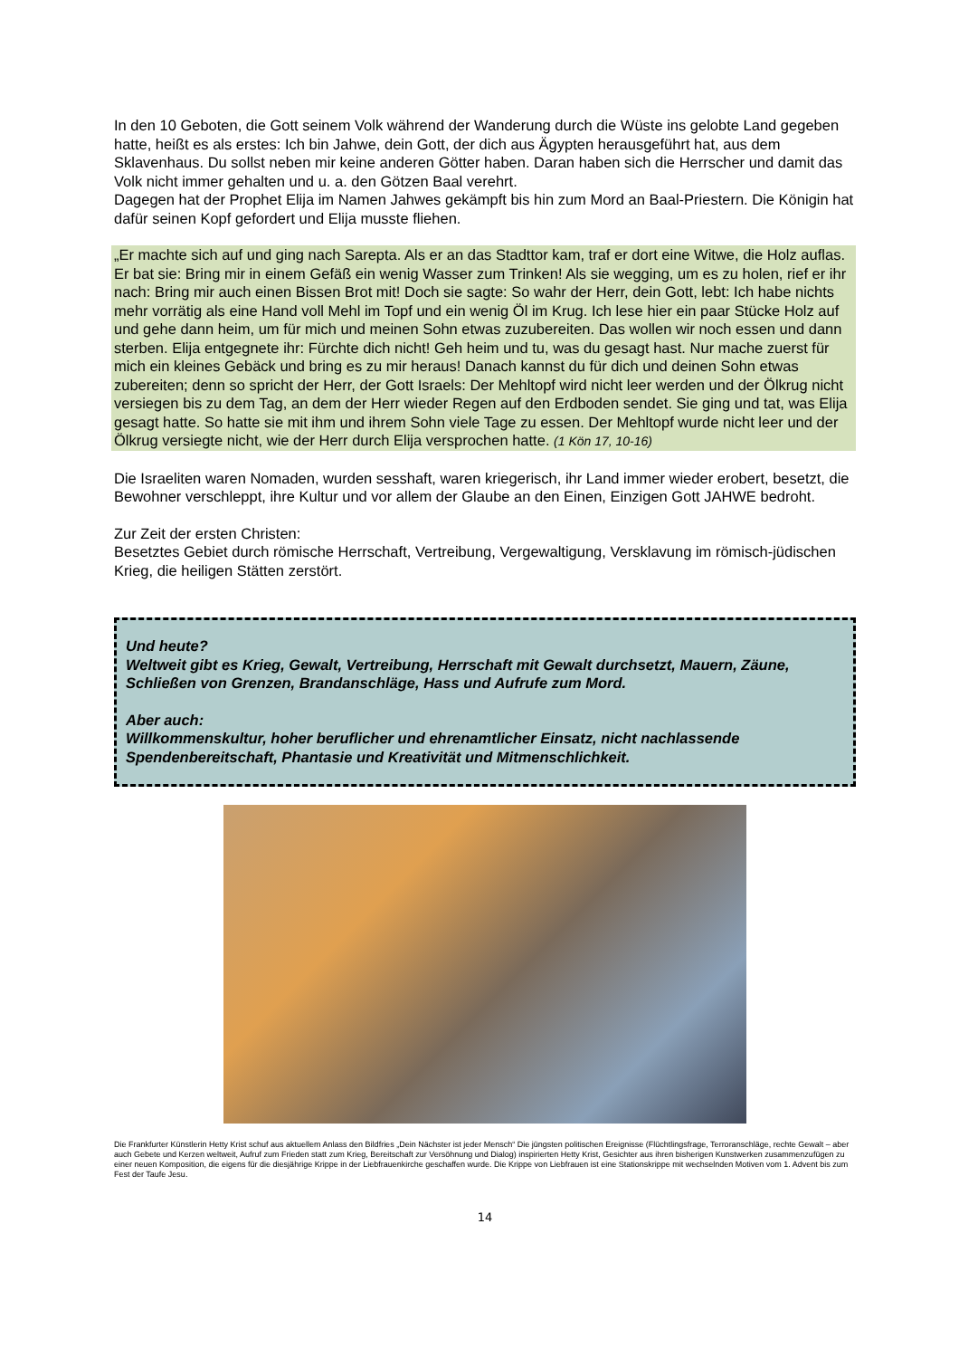In den 10 Geboten, die Gott seinem Volk während der Wanderung durch die Wüste ins gelobte Land gegeben hatte, heißt es als erstes: Ich bin Jahwe, dein Gott, der dich aus Ägypten herausgeführt hat, aus dem Sklavenhaus. Du sollst neben mir keine anderen Götter haben. Daran haben sich die Herrscher und damit das Volk nicht immer gehalten und u. a. den Götzen Baal verehrt.
Dagegen hat der Prophet Elija im Namen Jahwes gekämpft bis hin zum Mord an Baal-Priestern. Die Königin hat dafür seinen Kopf gefordert und Elija musste fliehen.
„Er machte sich auf und ging nach Sarepta. Als er an das Stadttor kam, traf er dort eine Witwe, die Holz auflas. Er bat sie: Bring mir in einem Gefäß ein wenig Wasser zum Trinken! Als sie wegging, um es zu holen, rief er ihr nach: Bring mir auch einen Bissen Brot mit! Doch sie sagte: So wahr der Herr, dein Gott, lebt: Ich habe nichts mehr vorrätig als eine Hand voll Mehl im Topf und ein wenig Öl im Krug. Ich lese hier ein paar Stücke Holz auf und gehe dann heim, um für mich und meinen Sohn etwas zuzubereiten. Das wollen wir noch essen und dann sterben. Elija entgegnete ihr: Fürchte dich nicht! Geh heim und tu, was du gesagt hast. Nur mache zuerst für mich ein kleines Gebäck und bring es zu mir heraus! Danach kannst du für dich und deinen Sohn etwas zubereiten; denn so spricht der Herr, der Gott Israels: Der Mehltopf wird nicht leer werden und der Ölkrug nicht versiegen bis zu dem Tag, an dem der Herr wieder Regen auf den Erdboden sendet. Sie ging und tat, was Elija gesagt hatte. So hatte sie mit ihm und ihrem Sohn viele Tage zu essen. Der Mehltopf wurde nicht leer und der Ölkrug versiegte nicht, wie der Herr durch Elija versprochen hatte. (1 Kön 17, 10-16)
Die Israeliten waren Nomaden, wurden sesshaft, waren kriegerisch, ihr Land immer wieder erobert, besetzt, die Bewohner verschleppt, ihre Kultur und vor allem der Glaube an den Einen, Einzigen Gott JAHWE bedroht.
Zur Zeit der ersten Christen:
Besetztes Gebiet durch römische Herrschaft, Vertreibung, Vergewaltigung, Versklavung im römisch-jüdischen Krieg, die heiligen Stätten zerstört.
Und heute?
Weltweit gibt es Krieg, Gewalt, Vertreibung, Herrschaft mit Gewalt durchsetzt, Mauern, Zäune, Schließen von Grenzen, Brandanschläge, Hass und Aufrufe zum Mord.
Aber auch:
Willkommenskultur, hoher beruflicher und ehrenamtlicher Einsatz, nicht nachlassende Spendenbereitschaft, Phantasie und Kreativität und Mitmenschlichkeit.
Die Frankfurter Künstlerin Hetty Krist schuf aus aktuellem Anlass den Bildfries „Dein Nächster ist jeder Mensch“ Die jüngsten politischen Ereignisse (Flüchtlingsfrage, Terroranschläge, rechte Gewalt – aber auch Gebete und Kerzen weltweit, Aufruf zum Frieden statt zum Krieg, Bereitschaft zur Versöhnung und Dialog) inspirierten Hetty Krist, Gesichter aus ihren bisherigen Kunstwerken zusammenzufügen zu einer neuen Komposition, die eigens für die diesjährige Krippe in der Liebfrauenkirche geschaffen wurde. Die Krippe von Liebfrauen ist eine Stationskrippe mit wechselnden Motiven vom 1. Advent bis zum Fest der Taufe Jesu.
14